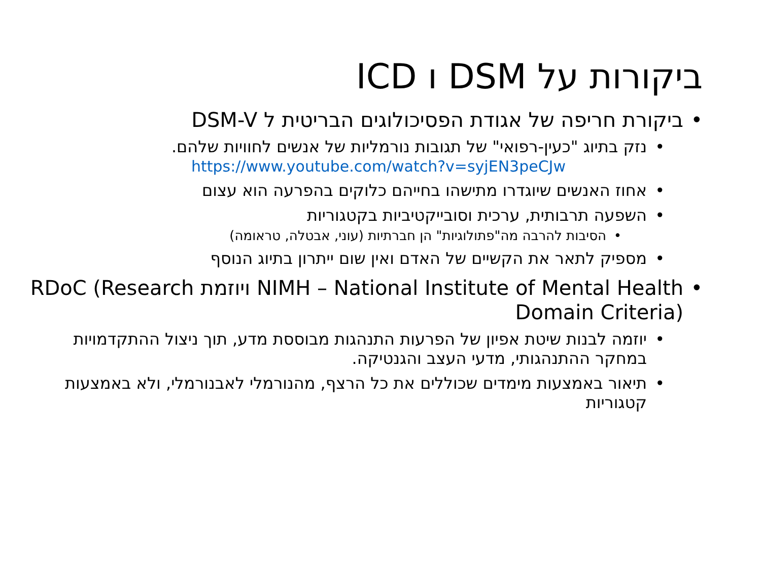ביקורות על DSM ו ICD
• ביקורת חריפה של אגודת הפסיכולוגים הבריטית ל DSM-V
• נזק בתיוג "כעין-רפואי" של תגובות נורמליות של אנשים לחוויות שלהם.
https://www.youtube.com/watch?v=syjEN3peCJw
• אחוז האנשים שיוגדרו מתישהו בחייהם כלוקים בהפרעה הוא עצום
• השפעה תרבותית, ערכית וסובייקטיביות בקטגוריות
• הסיבות להרבה מה"פתולוגיות" הן חברתיות (עוני, אבטלה, טראומה)
• מספיק לתאר את הקשיים של האדם ואין שום ייתרון בתיוג הנוסף
• NIMH – National Institute of Mental Health ויוזמת RDoC (Research Domain Criteria)
• יוזמה לבנות שיטת אפיון של הפרעות התנהגות מבוססת מדע, תוך ניצול ההתקדמויות במחקר ההתנהגותי, מדעי העצב והגנטיקה.
• תיאור באמצעות מימדים שכוללים את כל הרצף, מהנורמלי לאבנורמלי, ולא באמצעות קטגוריות